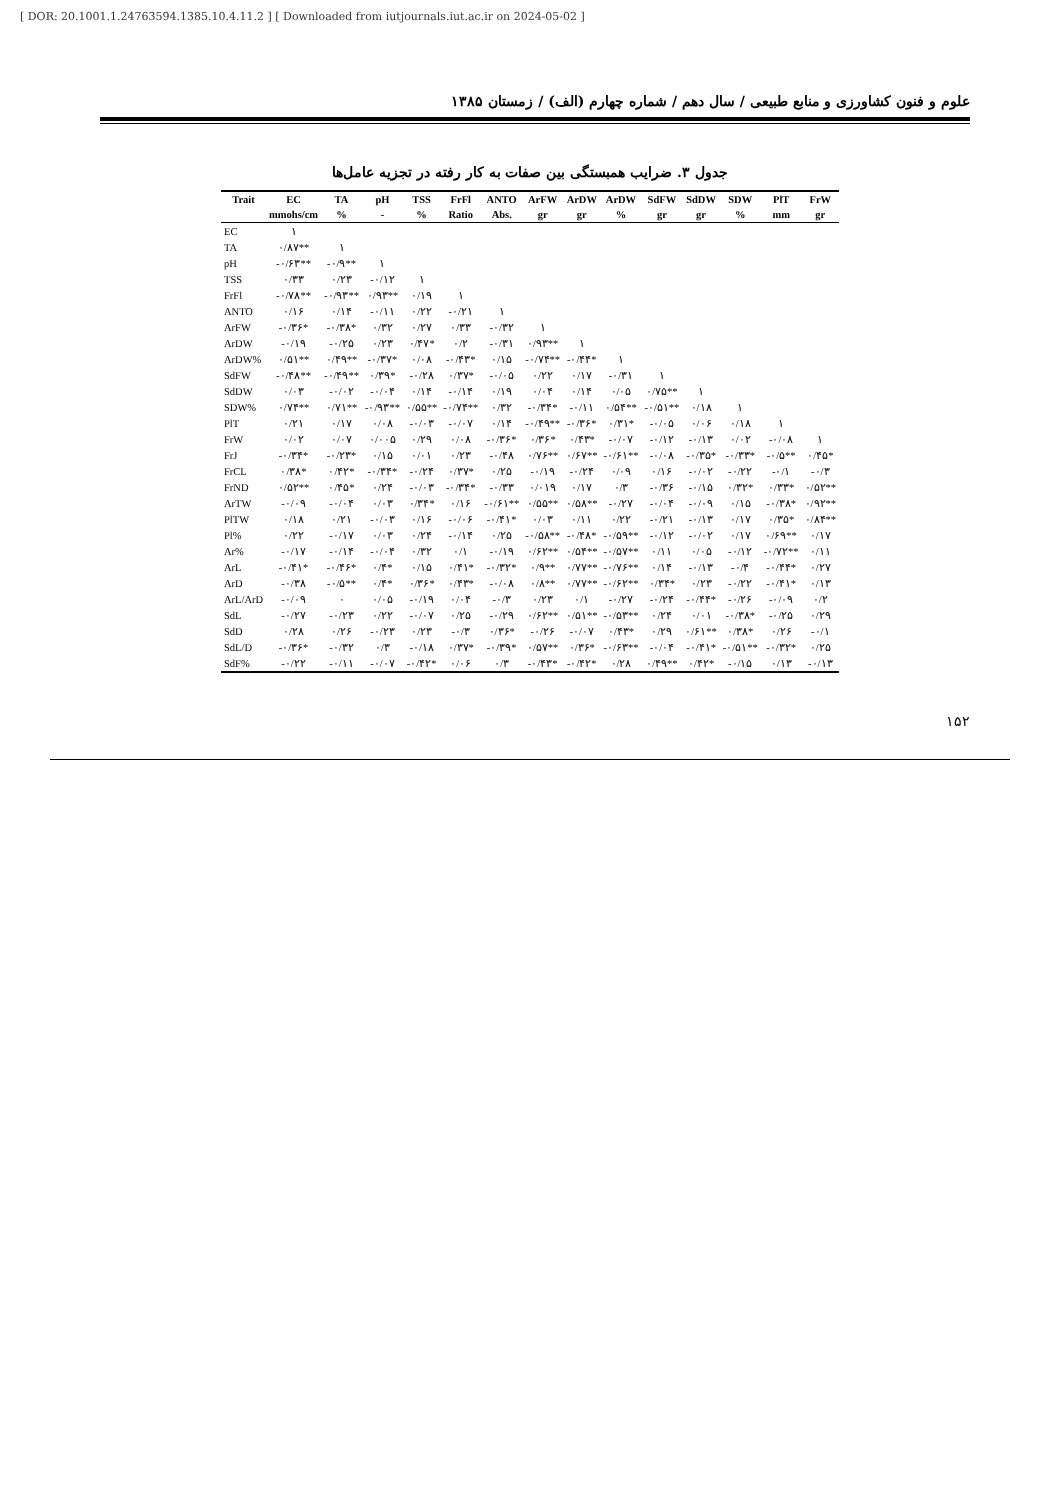[ DOR: 20.1001.1.24763594.1385.10.4.11.2 ] [ Downloaded from iutjournals.iut.ac.ir on 2024-05-02 ]
علوم و فنون کشاورزی و منابع طبیعی / سال دهم / شماره چهارم (الف) / زمستان ۱۳۸۵
جدول ۳. ضرایب همبستگی بین صفات به کار رفته در تجزیه عامل‌ها
| Trait | EC | TA | pH | TSS | FrFl | ANTO | ArFW | ArDW | ArDW | SdFW | SdDW | SDW | PlT | FrW |
| --- | --- | --- | --- | --- | --- | --- | --- | --- | --- | --- | --- | --- | --- | --- |
| | mmohs/cm | % | - | % | Ratio | Abs. | gr | gr | % | gr | gr | % | mm | gr |
| EC | ۱ | | | | | | | | | | | | | |
| TA | ۰/۸۷** | ۱ | | | | | | | | | | | | |
| pH | -۰/۶۳** | -۰/۹** | ۱ | | | | | | | | | | | |
| TSS | ۰/۳۳ | ۰/۲۳ | -۰/۱۲ | ۱ | | | | | | | | | | |
| FrFl | -۰/۷۸** | -۰/۹۳** | ۰/۹۳** | ۰/۱۹ | ۱ | | | | | | | | | |
| ANTO | ۰/۱۶ | ۰/۱۴ | -۰/۱۱ | ۰/۲۲ | -۰/۲۱ | ۱ | | | | | | | | |
| ArFW | -۰/۳۶* | -۰/۳۸* | ۰/۳۲ | ۰/۲۷ | ۰/۳۳ | -۰/۳۲ | ۱ | | | | | | | |
| ArDW | -۰/۱۹ | -۰/۲۵ | ۰/۲۳ | ۰/۴۷* | ۰/۲ | -۰/۳۱ | ۰/۹۳** | ۱ | | | | | | |
| ArDW% | ۰/۵۱** | ۰/۴۹** | -۰/۳۷* | ۰/۰۸ | -۰/۴۳* | ۰/۱۵ | -۰/۷۴** | -۰/۴۴* | ۱ | | | | | |
| SdFW | -۰/۴۸** | -۰/۴۹** | ۰/۳۹* | -۰/۲۸ | ۰/۳۷* | -۰/۰۵ | ۰/۲۲ | ۰/۱۷ | -۰/۳۱ | ۱ | | | | |
| SdDW | ۰/۰۳ | -۰/۰۲ | -۰/۰۴ | ۰/۱۴ | -۰/۱۴ | ۰/۱۹ | ۰/۰۴ | ۰/۱۴ | ۰/۰۵ | ۰/۷۵** | ۱ | | | |
| SDW% | ۰/۷۴** | ۰/۷۱** | -۰/۹۳** | ۰/۵۵** | -۰/۷۴** | ۰/۳۲ | -۰/۳۴* | -۰/۱۱ | ۰/۵۴** | -۰/۵۱** | ۰/۱۸ | ۱ | | |
| PlT | ۰/۲۱ | ۰/۱۷ | ۰/۰۸ | -۰/۰۳ | -۰/۰۷ | ۰/۱۴ | -۰/۴۹** | -۰/۳۶* | ۰/۳۱* | -۰/۰۵ | ۰/۰۶ | ۰/۱۸ | ۱ | |
| FrW | ۰/۰۲ | ۰/۰۷ | ۰/۰۰۵ | ۰/۲۹ | ۰/۰۸ | -۰/۳۶* | ۰/۳۶* | ۰/۴۳* | -۰/۰۷ | -۰/۱۲ | -۰/۱۳ | ۰/۰۲ | -۰/۰۸ | ۱ |
| FrJ | -۰/۳۴* | -۰/۲۳* | ۰/۱۵ | ۰/۰۱ | ۰/۲۳ | -۰/۴۸ | ۰/۷۶** | ۰/۶۷** | -۰/۶۱** | -۰/۰۸ | -۰/۳۵* | -۰/۳۳* | -۰/۵** | ۰/۴۵* |
| FrCL | ۰/۳۸* | ۰/۴۲* | -۰/۳۴* | -۰/۲۴ | ۰/۳۷* | ۰/۲۵ | -۰/۱۹ | -۰/۲۴ | ۰/۰۹ | ۰/۱۶ | -۰/۰۲ | -۰/۲۲ | -۰/۱ | -۰/۳ |
| FrND | ۰/۵۲** | ۰/۴۵* | ۰/۲۴ | -۰/۰۳ | -۰/۳۴* | -۰/۳۳ | ۰/۰۱۹ | ۰/۱۷ | ۰/۳ | -۰/۳۶ | -۰/۱۵ | ۰/۳۲* | ۰/۳۳* | ۰/۵۲** |
| ArTW | -۰/۰۹ | -۰/۰۴ | ۰/۰۳ | ۰/۳۴* | ۰/۱۶ | -۰/۶۱** | ۰/۵۵** | ۰/۵۸** | -۰/۲۷ | -۰/۰۴ | -۰/۰۹ | ۰/۱۵ | -۰/۳۸* | ۰/۹۲** |
| PlTW | ۰/۱۸ | ۰/۲۱ | -۰/۰۳ | ۰/۱۶ | -۰/۰۶ | -۰/۴۱* | ۰/۰۳ | ۰/۱۱ | ۰/۲۲ | -۰/۲۱ | -۰/۱۳ | ۰/۱۷ | ۰/۳۵* | ۰/۸۴** |
| Pl% | ۰/۲۲ | -۰/۱۷ | ۰/۰۳ | ۰/۲۴ | -۰/۱۴ | ۰/۲۵ | -۰/۵۸** | -۰/۴۸* | -۰/۵۹** | -۰/۱۲ | -۰/۰۲ | ۰/۱۷ | ۰/۶۹** | ۰/۱۷ |
| Ar% | -۰/۱۷ | -۰/۱۴ | -۰/۰۴ | ۰/۳۲ | ۰/۱ | -۰/۱۹ | ۰/۶۲** | ۰/۵۴** | -۰/۵۷** | ۰/۱۱ | ۰/۰۵ | -۰/۱۲ | -۰/۷۲** | ۰/۱۱ |
| ArL | -۰/۴۱* | -۰/۴۶* | ۰/۴* | ۰/۱۵ | ۰/۴۱* | -۰/۳۲* | ۰/۹** | ۰/۷۷** | -۰/۷۶** | ۰/۱۴ | -۰/۱۳ | -۰/۴ | -۰/۴۴* | ۰/۲۷ |
| ArD | -۰/۳۸ | -۰/۵** | ۰/۴* | ۰/۳۶* | ۰/۴۳* | -۰/۰۸ | ۰/۸** | ۰/۷۷** | -۰/۶۲** | ۰/۳۴* | ۰/۲۳ | -۰/۲۲ | -۰/۴۱* | ۰/۱۳ |
| ArL/ArD | -۰/۰۹ | ۰ | ۰/۰۵ | -۰/۱۹ | ۰/۰۴ | -۰/۳ | ۰/۲۳ | ۰/۱ | -۰/۲۷ | -۰/۲۴ | -۰/۴۴* | -۰/۲۶ | -۰/۰۹ | ۰/۲ |
| SdL | -۰/۲۷ | -۰/۲۳ | ۰/۲۲ | -۰/۰۷ | ۰/۲۵ | -۰/۲۹ | ۰/۶۲** | ۰/۵۱** | -۰/۵۳** | ۰/۲۴ | ۰/۰۱ | -۰/۳۸* | -۰/۲۵ | ۰/۲۹ |
| SdD | ۰/۲۸ | ۰/۲۶ | -۰/۲۳ | ۰/۲۳ | -۰/۳ | ۰/۳۶* | -۰/۲۶ | -۰/۰۷ | ۰/۴۳* | ۰/۲۹ | ۰/۶۱** | ۰/۳۸* | ۰/۲۶ | -۰/۱ |
| SdL/D | -۰/۳۶* | -۰/۳۲ | ۰/۳ | -۰/۱۸ | ۰/۳۷* | -۰/۳۹* | ۰/۵۷** | ۰/۳۶* | -۰/۶۳** | -۰/۰۴ | -۰/۴۱* | -۰/۵۱** | -۰/۳۲* | ۰/۲۵ |
| SdF% | -۰/۲۲ | -۰/۱۱ | -۰/۰۷ | -۰/۴۲* | ۰/۰۶ | ۰/۳ | -۰/۴۳* | -۰/۴۲* | ۰/۲۸ | ۰/۴۹** | ۰/۴۲* | -۰/۱۵ | ۰/۱۳ | -۰/۱۳ |
۱۵۲